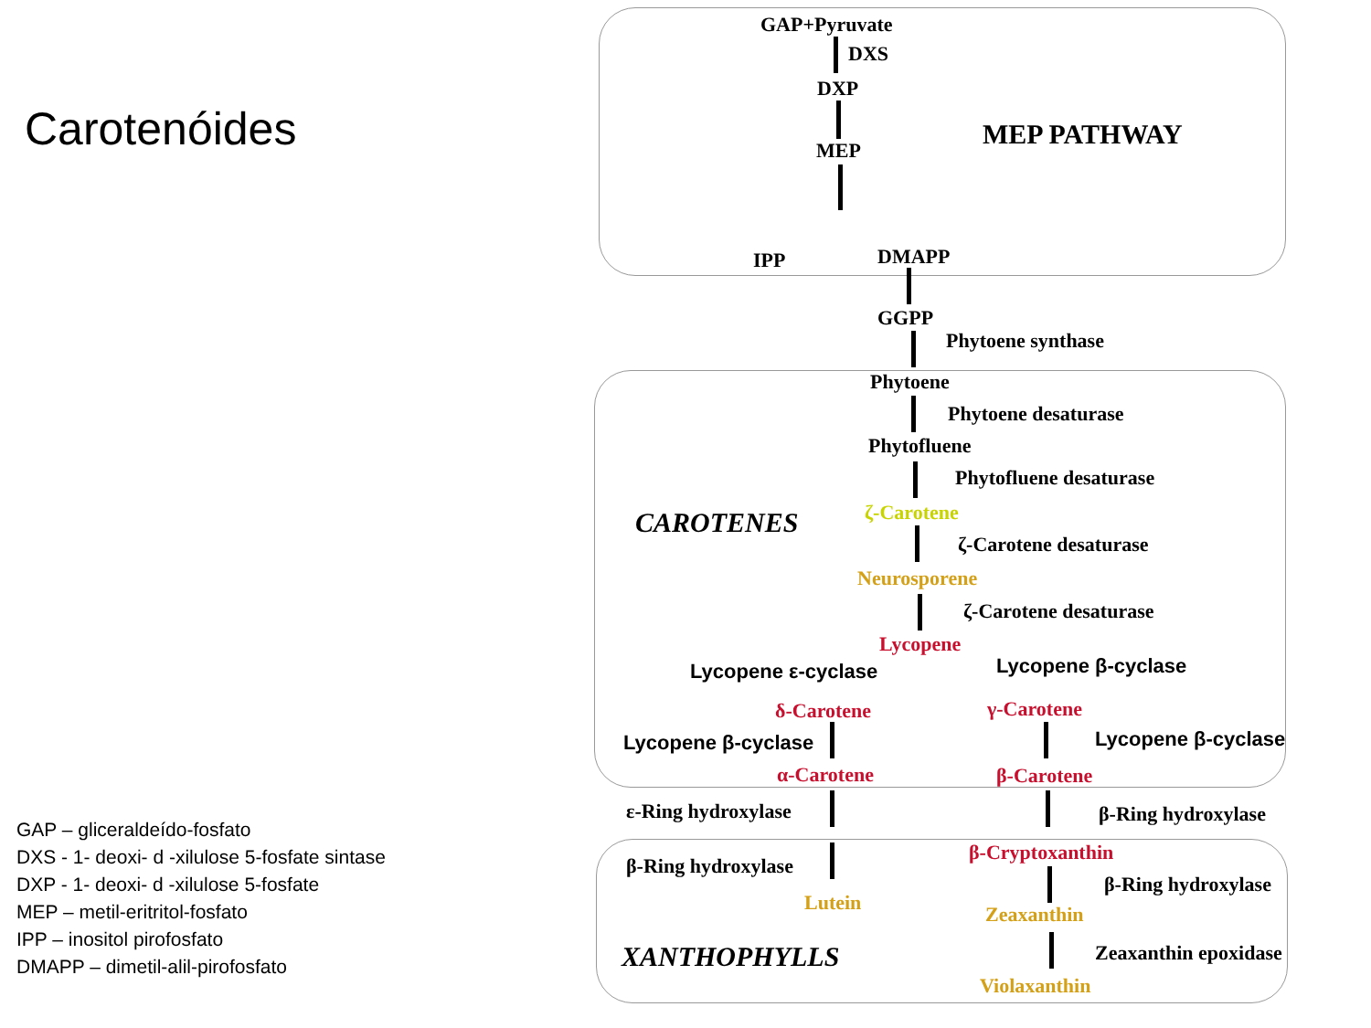Carotenóides
GAP – gliceraldeído-fosfato
DXS - 1- deoxi- d -xilulose 5-fosfate sintase
DXP - 1- deoxi- d -xilulose 5-fosfate
MEP – metil-eritritol-fosfato
IPP – inositol pirofosfato
DMAPP – dimetil-alil-pirofosfato
GAP+Pyruvate
DXS
DXP
MEP MEP PATHWAY
IPP DMAPP
GGPP
Phytoene synthase
Phytoene
Phytoene desaturase
Phytofluene
Phytofluene desaturase
CAROTENES ζ-Carotene
ζ-Carotene desaturase
Neurosporene
ζ-Carotene desaturase
Lycopene
Lycopene ε-cyclase Lycopene β-cyclase
δ-Carotene γ-Carotene
Lycopene β-cyclase Lycopene β-cyclase
α-Carotene β-Carotene
ε-Ring hydroxylase β-Ring hydroxylase
β-Cryptoxanthin
β-Ring hydroxylase
β-Ring hydroxylase
Lutein Zeaxanthin
XANTHOPHYLLS Zeaxanthin epoxidase
Violaxanthin